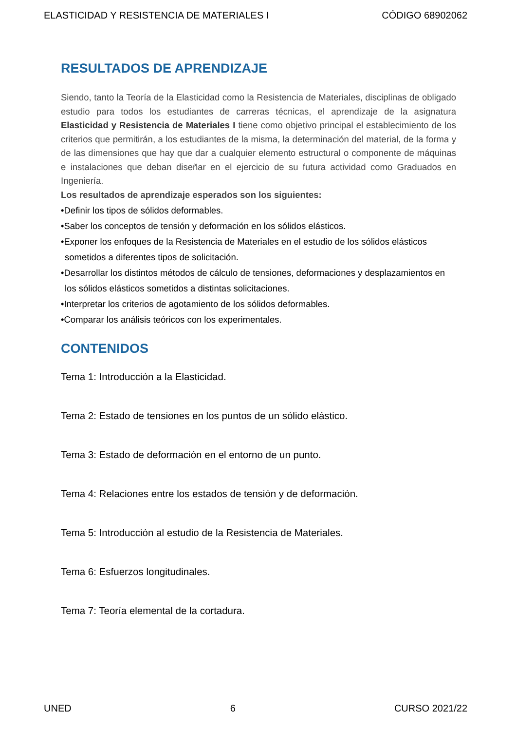ELASTICIDAD Y RESISTENCIA DE MATERIALES I CÓDIGO 68902062
RESULTADOS DE APRENDIZAJE
Siendo, tanto la Teoría de la Elasticidad como la Resistencia de Materiales, disciplinas de obligado estudio para todos los estudiantes de carreras técnicas, el aprendizaje de la asignatura Elasticidad y Resistencia de Materiales I tiene como objetivo principal el establecimiento de los criterios que permitirán, a los estudiantes de la misma, la determinación del material, de la forma y de las dimensiones que hay que dar a cualquier elemento estructural o componente de máquinas e instalaciones que deban diseñar en el ejercicio de su futura actividad como Graduados en Ingeniería.
Los resultados de aprendizaje esperados son los siguientes:
•Definir los tipos de sólidos deformables.
•Saber los conceptos de tensión y deformación en los sólidos elásticos.
•Exponer los enfoques de la Resistencia de Materiales en el estudio de los sólidos elásticos sometidos a diferentes tipos de solicitación.
•Desarrollar los distintos métodos de cálculo de tensiones, deformaciones y desplazamientos en los sólidos elásticos sometidos a distintas solicitaciones.
•Interpretar los criterios de agotamiento de los sólidos deformables.
•Comparar los análisis teóricos con los experimentales.
CONTENIDOS
Tema 1: Introducción a la Elasticidad.
Tema 2: Estado de tensiones en los puntos de un sólido elástico.
Tema 3: Estado de deformación en el entorno de un punto.
Tema 4: Relaciones entre los estados de tensión y de deformación.
Tema 5: Introducción al estudio de la Resistencia de Materiales.
Tema 6: Esfuerzos longitudinales.
Tema 7: Teoría elemental de la cortadura.
UNED 6 CURSO 2021/22